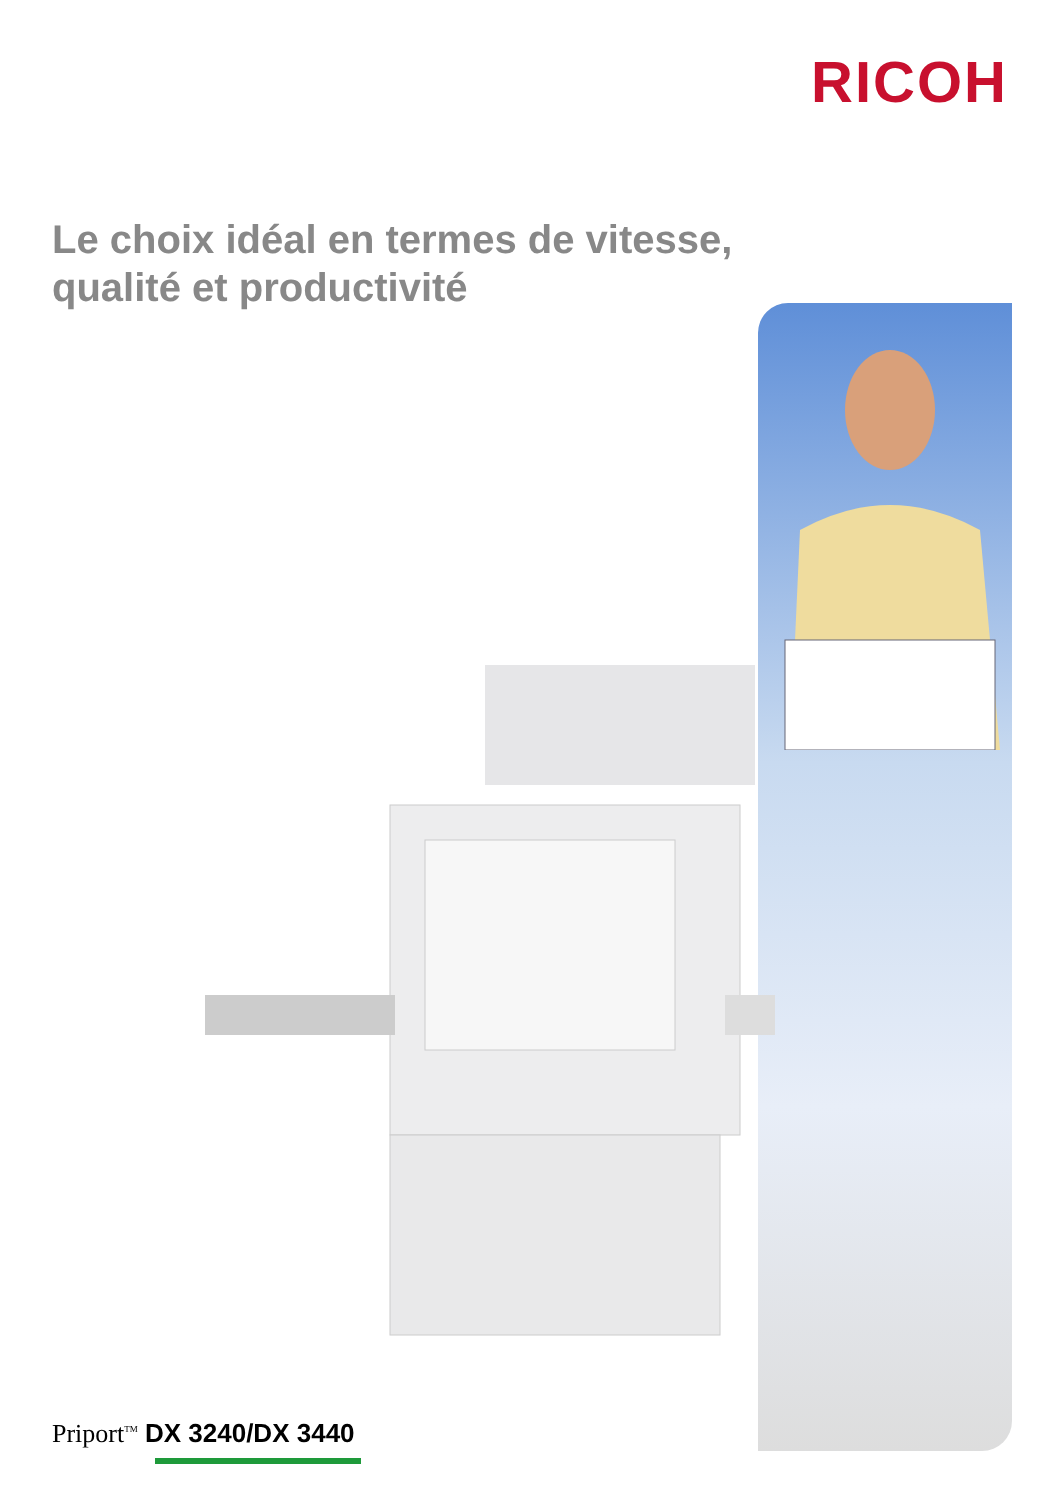RICOH
Le choix idéal en termes de vitesse,
qualité et productivité
Priport<sup>TM</sup> DX 3240/DX 3440